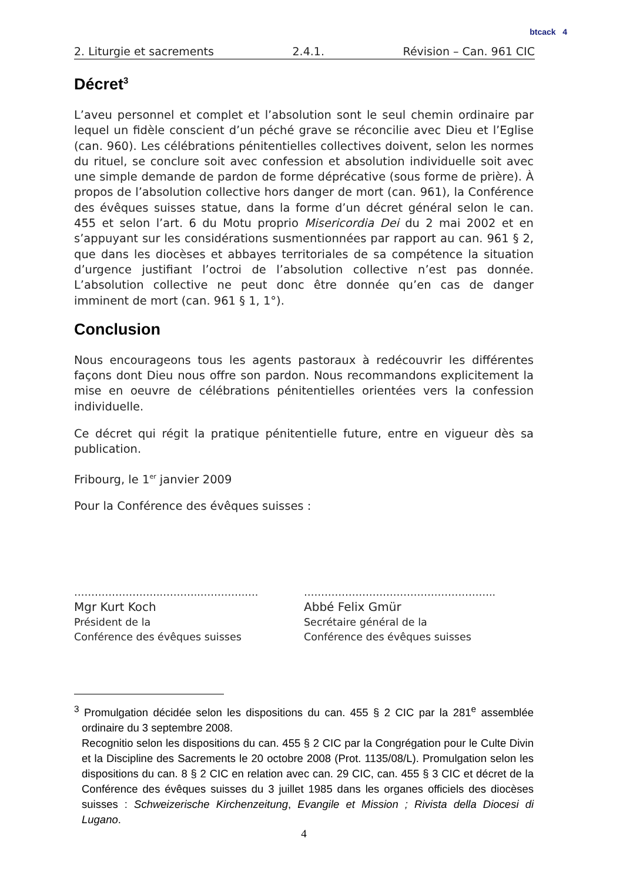btcack 4
2. Liturgie et sacrements 2.4.1. Révision – Can. 961 CIC
Décret<sup>3</sup>
L’aveu personnel et complet et l’absolution sont le seul chemin ordinaire par lequel un fidèle conscient d’un péché grave se réconcilie avec Dieu et l’Eglise (can. 960). Les célébrations pénitentielles collectives doivent, selon les normes du rituel, se conclure soit avec confession et absolution individuelle soit avec une simple demande de pardon de forme déprécative (sous forme de prière). À propos de l’absolution collective hors danger de mort (can. 961), la Conférence des évêques suisses statue, dans la forme d’un décret général selon le can. 455 et selon l’art. 6 du Motu proprio Misericordia Dei du 2 mai 2002 et en s’appuyant sur les considérations susmentionnées par rapport au can. 961 § 2, que dans les diocèses et abbayes territoriales de sa compétence la situation d’urgence justifiant l’octroi de l’absolution collective n’est pas donnée. L’absolution collective ne peut donc être donnée qu’en cas de danger imminent de mort (can. 961 § 1, 1°).
Conclusion
Nous encourageons tous les agents pastoraux à redécouvrir les différentes façons dont Dieu nous offre son pardon. Nous recommandons explicitement la mise en oeuvre de célébrations pénitentielles orientées vers la confession individuelle.
Ce décret qui régit la pratique pénitentielle future, entre en vigueur dès sa publication.
Fribourg, le 1<sup>er</sup> janvier 2009
Pour la Conférence des évêques suisses :
……………………..………..………….….
Mgr Kurt Koch
Président de la
Conférence des évêques suisses
………………………………………………..
Abbé Felix Gmür
Secrétaire général de la
Conférence des évêques suisses
<sup>3</sup> Promulgation décidée selon les dispositions du can. 455 § 2 CIC par la 281<sup>e</sup> assemblée ordinaire du 3 septembre 2008.
Recognitio selon les dispositions du can. 455 § 2 CIC par la Congrégation pour le Culte Divin et la Discipline des Sacrements le 20 octobre 2008 (Prot. 1135/08/L). Promulgation selon les dispositions du can. 8 § 2 CIC en relation avec can. 29 CIC, can. 455 § 3 CIC et décret de la Conférence des évêques suisses du 3 juillet 1985 dans les organes officiels des diocèses suisses : Schweizerische Kirchenzeitung, Evangile et Mission ; Rivista della Diocesi di Lugano.
4